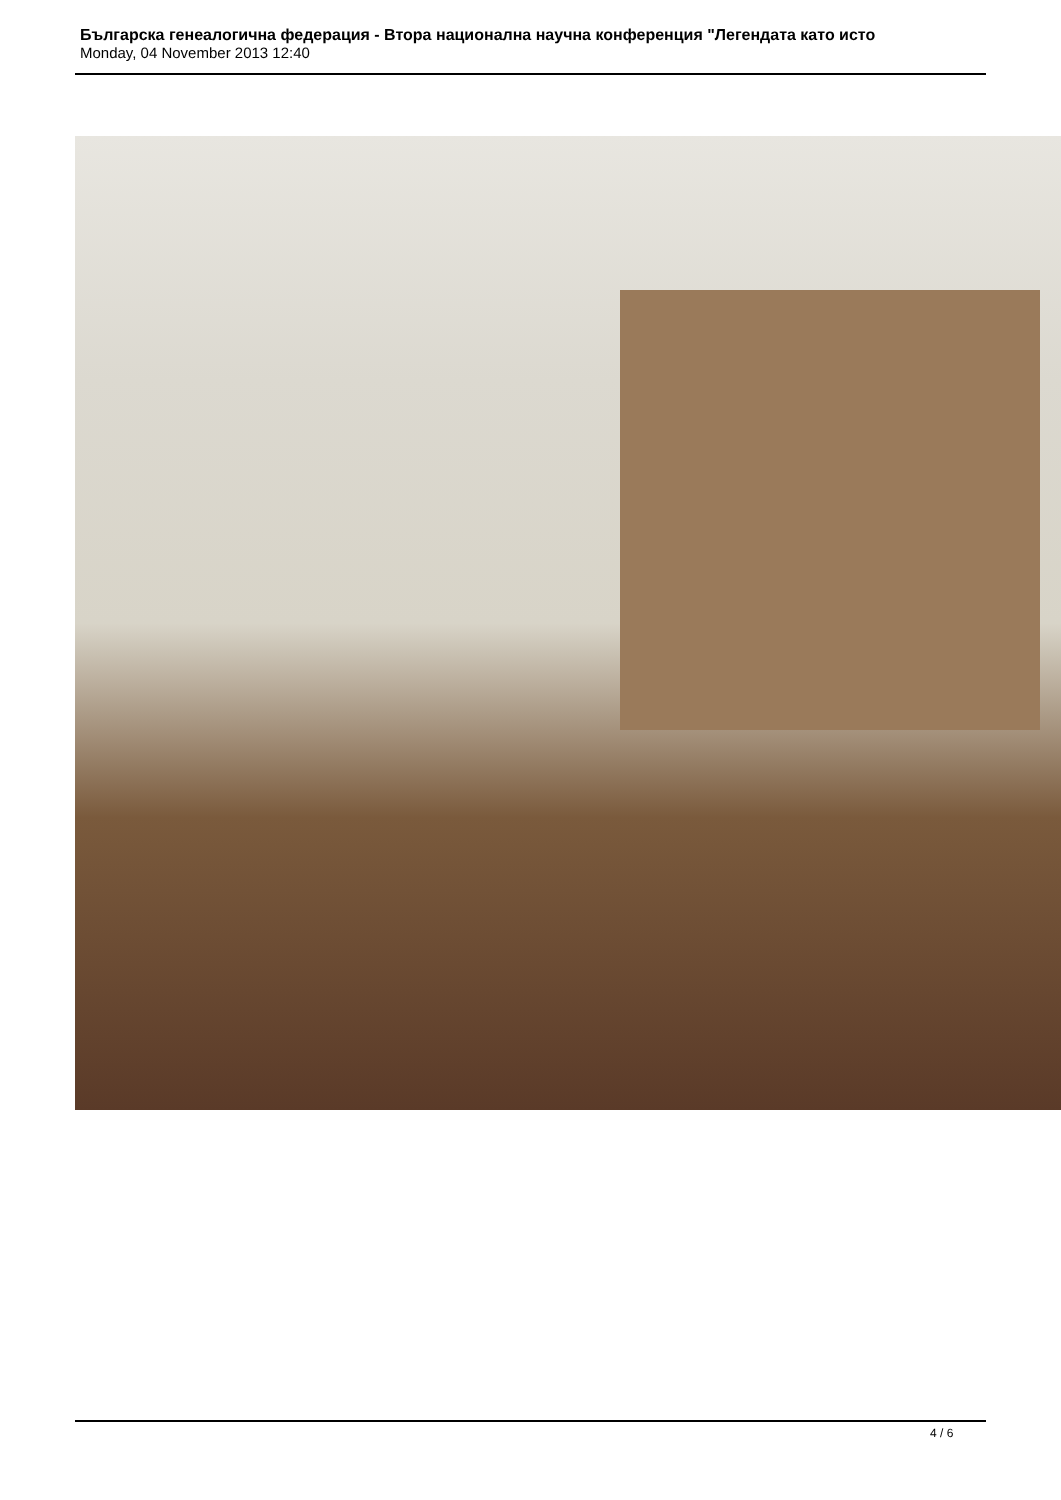Българска генеалогична федерация - Втора национална научна конференция "Легендата като исто
Monday, 04 November 2013 12:40
4 / 6